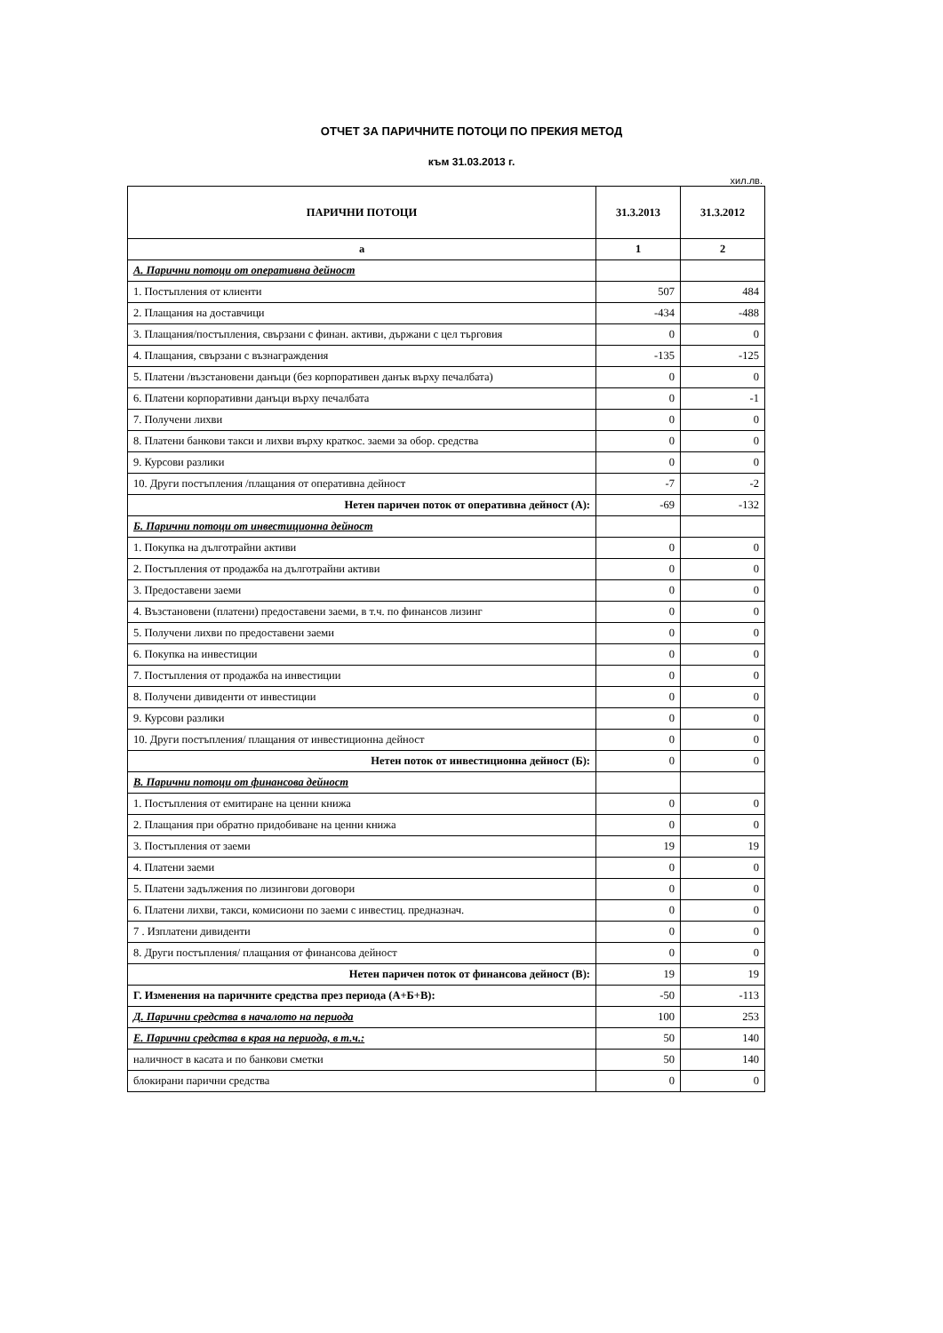ОТЧЕТ ЗА ПАРИЧНИТЕ ПОТОЦИ ПО ПРЕКИЯ МЕТОД
към 31.03.2013 г.
хил.лв.
| ПАРИЧНИ ПОТОЦИ | 31.3.2013 | 31.3.2012 |
| --- | --- | --- |
| а | 1 | 2 |
| А. Парични потоци от оперативна дейност | | |
| 1. Постъпления от клиенти | 507 | 484 |
| 2. Плащания на доставчици | -434 | -488 |
| 3. Плащания/постъпления, свързани с финан. активи, държани с цел търговия | 0 | 0 |
| 4. Плащания, свързани с възнаграждения | -135 | -125 |
| 5. Платени /възстановени данъци (без корпоративен данък върху печалбата) | 0 | 0 |
| 6. Платени корпоративни данъци върху печалбата | 0 | -1 |
| 7. Получени лихви | 0 | 0 |
| 8. Платени банкови такси и лихви върху краткос. заеми за обор. средства | 0 | 0 |
| 9. Курсови разлики | 0 | 0 |
| 10. Други постъпления /плащания от оперативна дейност | -7 | -2 |
| Нетен паричен поток от оперативна дейност (А): | -69 | -132 |
| Б. Парични потоци от инвестиционна дейност | | |
| 1. Покупка на дълготрайни активи | 0 | 0 |
| 2. Постъпления от продажба на дълготрайни активи | 0 | 0 |
| 3. Предоставени заеми | 0 | 0 |
| 4. Възстановени (платени) предоставени заеми, в т.ч. по финансов лизинг | 0 | 0 |
| 5. Получени лихви по предоставени заеми | 0 | 0 |
| 6. Покупка на инвестиции | 0 | 0 |
| 7. Постъпления от продажба на инвестиции | 0 | 0 |
| 8. Получени дивиденти от инвестиции | 0 | 0 |
| 9. Курсови разлики | 0 | 0 |
| 10. Други постъпления/ плащания от инвестиционна дейност | 0 | 0 |
| Нетен поток от инвестиционна дейност (Б): | 0 | 0 |
| В. Парични потоци от финансова дейност | | |
| 1. Постъпления от емитиране на ценни книжа | 0 | 0 |
| 2. Плащания при обратно придобиване на ценни книжа | 0 | 0 |
| 3. Постъпления от заеми | 19 | 19 |
| 4. Платени заеми | 0 | 0 |
| 5. Платени задължения по лизингови договори | 0 | 0 |
| 6. Платени лихви, такси, комисиони по заеми с инвестиц. предназнач. | 0 | 0 |
| 7 . Изплатени дивиденти | 0 | 0 |
| 8. Други постъпления/ плащания от финансова дейност | 0 | 0 |
| Нетен паричен поток от финансова дейност (В): | 19 | 19 |
| Г. Изменения на паричните средства през периода (А+Б+В): | -50 | -113 |
| Д. Парични средства в началото на периода | 100 | 253 |
| Е. Парични средства в края на периода, в т.ч.: | 50 | 140 |
| наличност в касата и по банкови сметки | 50 | 140 |
| блокирани парични средства | 0 | 0 |